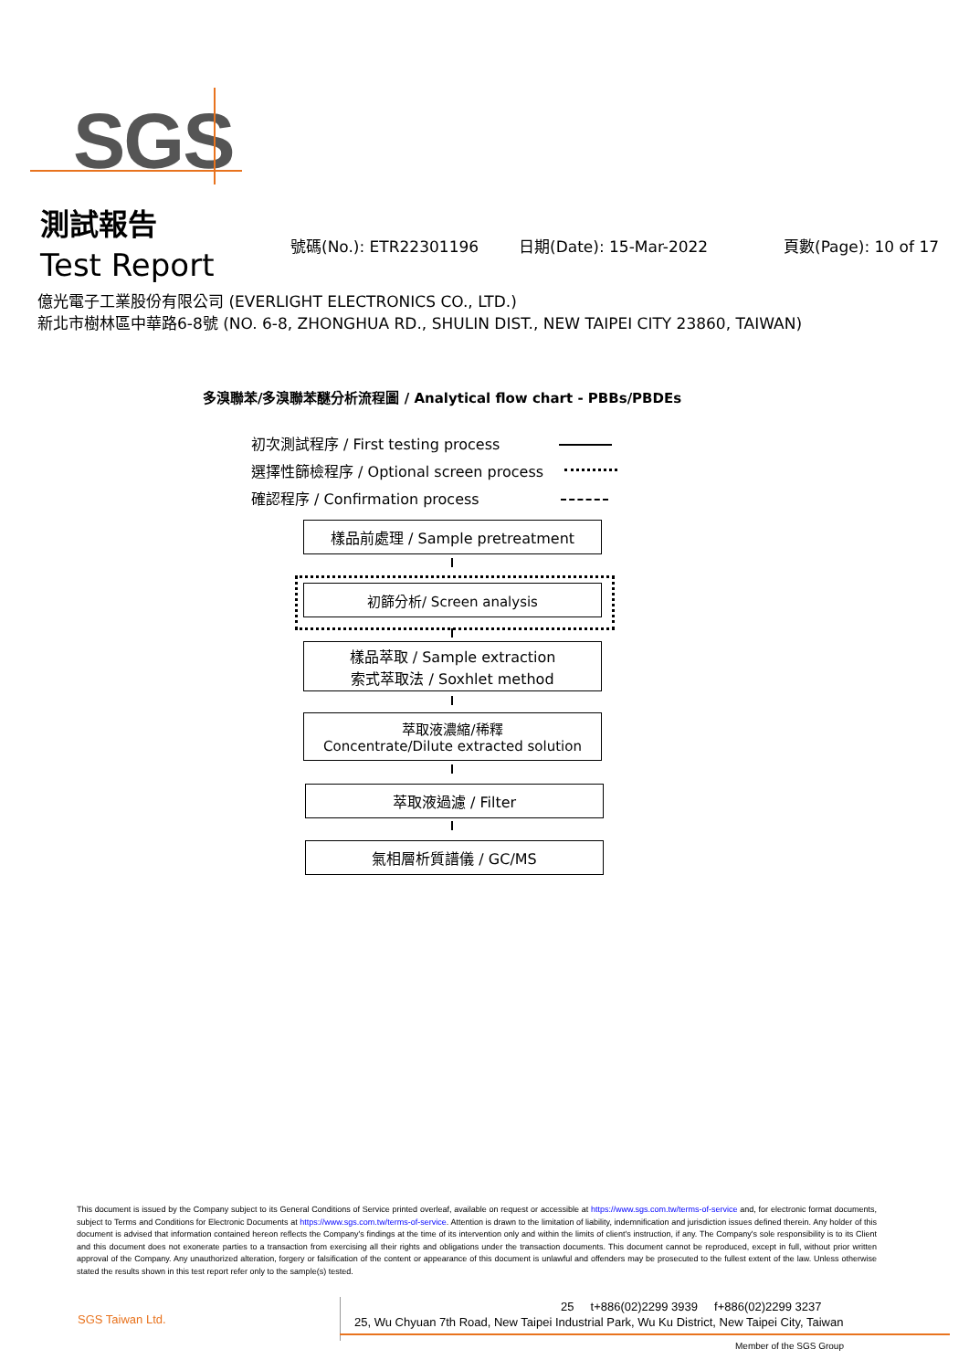SGS
測試報告
Test Report
號碼(No.): ETR22301196 日期(Date): 15-Mar-2022 頁數(Page): 10 of 17
億光電子工業股份有限公司 (EVERLIGHT ELECTRONICS CO., LTD.)
新北市樹林區中華路6-8號 (NO. 6-8, ZHONGHUA RD., SHULIN DIST., NEW TAIPEI CITY 23860, TAIWAN)
多溴聯苯/多溴聯苯醚分析流程圖 / Analytical flow chart - PBBs/PBDEs
初次測試程序 / First testing process
選擇性篩檢程序 / Optional screen process
確認程序 / Confirmation process
樣品前處理 / Sample pretreatment
初篩分析/ Screen analysis
樣品萃取 / Sample extraction
索式萃取法 / Soxhlet method
萃取液濃縮/稀釋
Concentrate/Dilute extracted solution
萃取液過濾 / Filter
氣相層析質譜儀 / GC/MS
This document is issued by the Company subject to its General Conditions of Service printed overleaf, available on request or accessible at https://www.sgs.com.tw/terms-of-service and, for electronic format documents, subject to Terms and Conditions for Electronic Documents at https://www.sgs.com.tw/terms-of-service. Attention is drawn to the limitation of liability, indemnification and jurisdiction issues defined therein. Any holder of this document is advised that information contained hereon reflects the Company's findings at the time of its intervention only and within the limits of client's instruction, if any. The Company's sole responsibility is to its Client and this document does not exonerate parties to a transaction from exercising all their rights and obligations under the transaction documents. This document cannot be reproduced, except in full, without prior written approval of the Company. Any unauthorized alteration, forgery or falsification of the content or appearance of this document is unlawful and offenders may be prosecuted to the fullest extent of the law. Unless otherwise stated the results shown in this test report refer only to the sample(s) tested.
SGS Taiwan Ltd.
25 t+886(02)2299 3939 f+886(02)2299 3237
25, Wu Chyuan 7th Road, New Taipei Industrial Park, Wu Ku District, New Taipei City, Taiwan
Member of the SGS Group